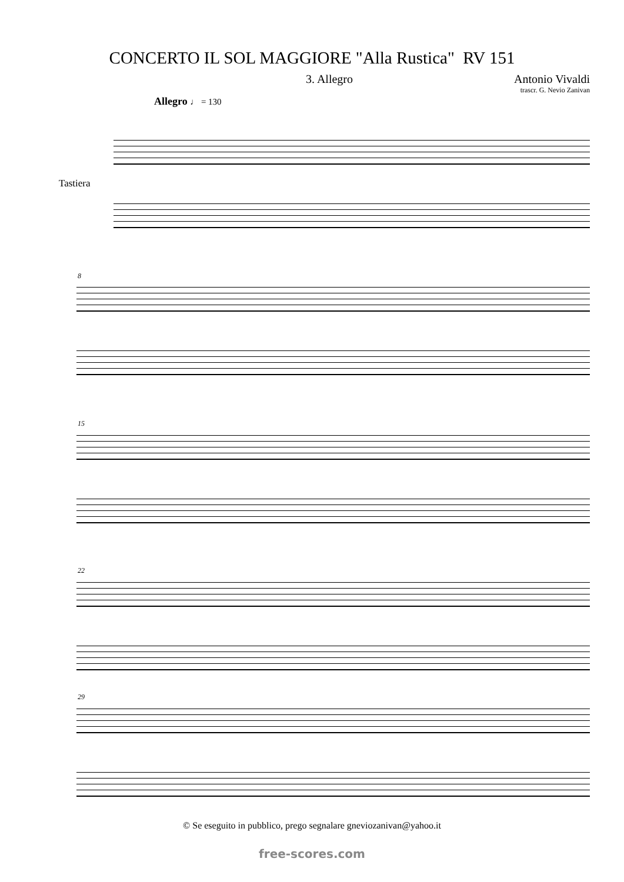CONCERTO IL SOL MAGGIORE "Alla Rustica" RV 151
3. Allegro Antonio Vivaldi
trascr. G. Nevio Zanivan
Allegro ♩ = 130
Tastiera
8
15
22
29
© Se eseguito in pubblico, prego segnalare gneviozanivan@yahoo.it
free-scores.com